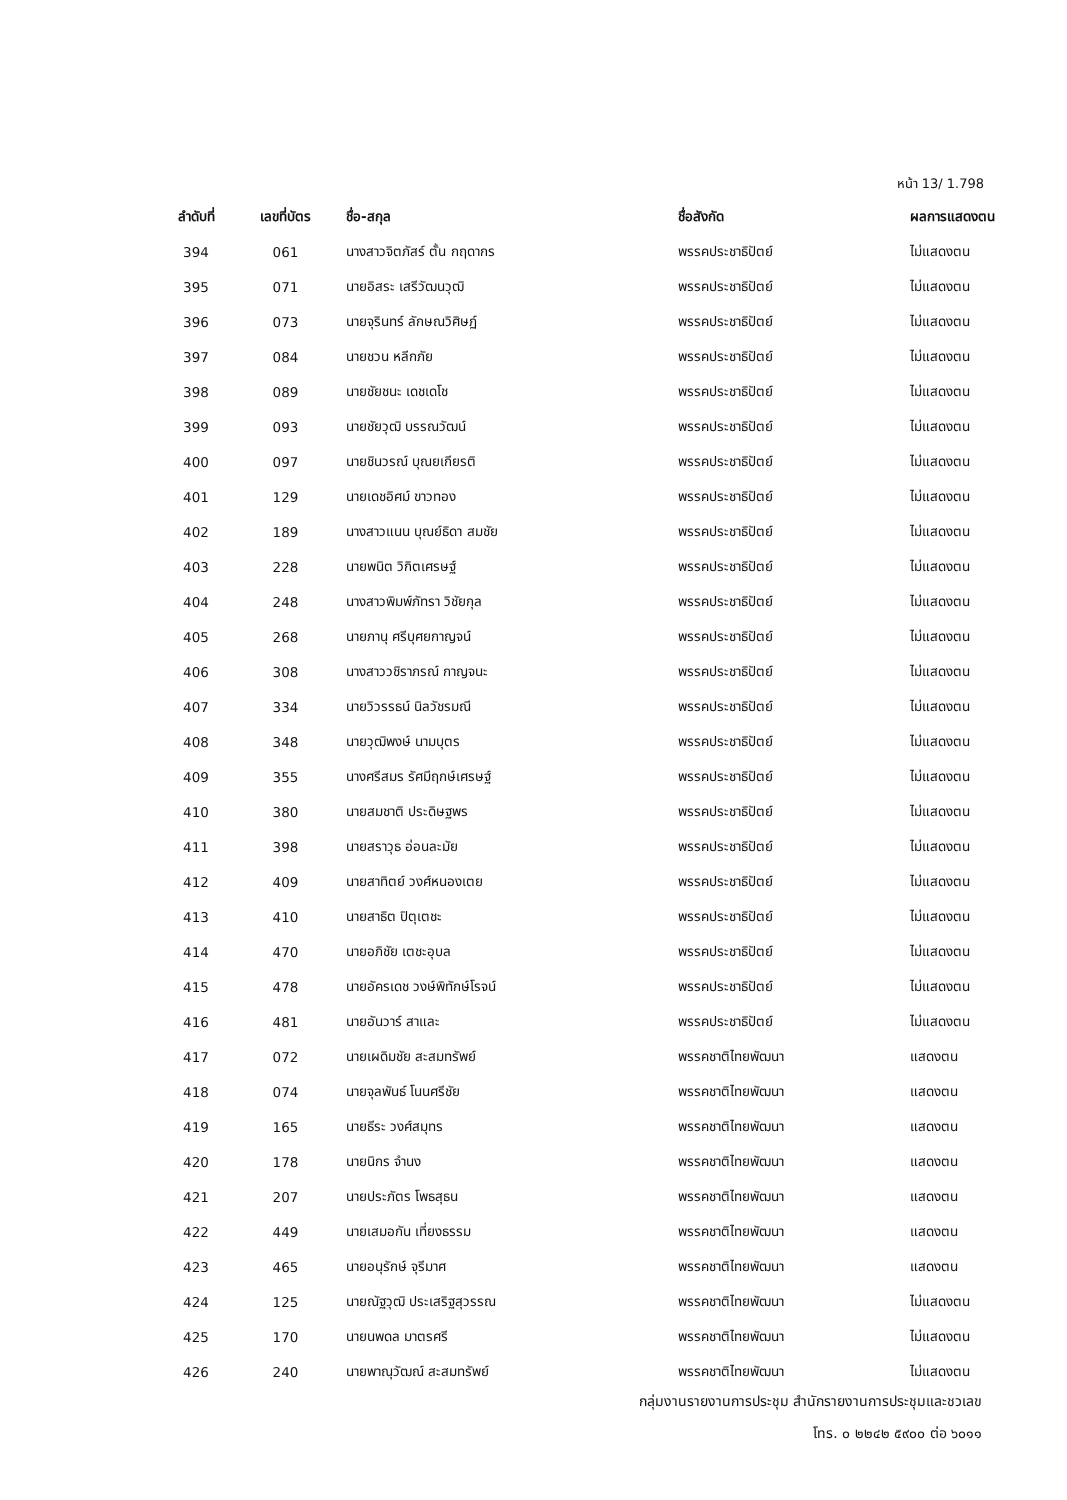หน้า 13/ 1.798
| ลำดับที่ | เลขที่บัตร | ชื่อ-สกุล | ชื่อสังกัด | ผลการแสดงตน |
| --- | --- | --- | --- | --- |
| 394 | 061 | นางสาวจิตภัสร์ ตั้น กฤดากร | พรรคประชาธิปัตย์ | ไม่แสดงตน |
| 395 | 071 | นายอิสระ เสรีวัฒนวุฒิ | พรรคประชาธิปัตย์ | ไม่แสดงตน |
| 396 | 073 | นายจุรินทร์ ลักษณวิศิษฏ์ | พรรคประชาธิปัตย์ | ไม่แสดงตน |
| 397 | 084 | นายชวน หลีกภัย | พรรคประชาธิปัตย์ | ไม่แสดงตน |
| 398 | 089 | นายชัยชนะ เดชเดโช | พรรคประชาธิปัตย์ | ไม่แสดงตน |
| 399 | 093 | นายชัยวุฒิ บรรณวัฒน์ | พรรคประชาธิปัตย์ | ไม่แสดงตน |
| 400 | 097 | นายชินวรณ์ บุณยเกียรติ | พรรคประชาธิปัตย์ | ไม่แสดงตน |
| 401 | 129 | นายเดชอิศม์ ขาวทอง | พรรคประชาธิปัตย์ | ไม่แสดงตน |
| 402 | 189 | นางสาวแนน บุณย์ธิดา สมชัย | พรรคประชาธิปัตย์ | ไม่แสดงตน |
| 403 | 228 | นายพนิต วิกิตเศรษฐ์ | พรรคประชาธิปัตย์ | ไม่แสดงตน |
| 404 | 248 | นางสาวพิมพ์ภัทรา วิชัยกุล | พรรคประชาธิปัตย์ | ไม่แสดงตน |
| 405 | 268 | นายภานุ ศรีบุศยกาญจน์ | พรรคประชาธิปัตย์ | ไม่แสดงตน |
| 406 | 308 | นางสาววชิราภรณ์ กาญจนะ | พรรคประชาธิปัตย์ | ไม่แสดงตน |
| 407 | 334 | นายวิวรรธน์ นิลวัชรมณี | พรรคประชาธิปัตย์ | ไม่แสดงตน |
| 408 | 348 | นายวุฒิพงษ์ นามบุตร | พรรคประชาธิปัตย์ | ไม่แสดงตน |
| 409 | 355 | นางศรีสมร รัศมีฤกษ์เศรษฐ์ | พรรคประชาธิปัตย์ | ไม่แสดงตน |
| 410 | 380 | นายสมชาติ ประดิษฐพร | พรรคประชาธิปัตย์ | ไม่แสดงตน |
| 411 | 398 | นายสราวุธ อ่อนละมัย | พรรคประชาธิปัตย์ | ไม่แสดงตน |
| 412 | 409 | นายสาทิตย์ วงศ์หนองเตย | พรรคประชาธิปัตย์ | ไม่แสดงตน |
| 413 | 410 | นายสาธิต ปิตุเตชะ | พรรคประชาธิปัตย์ | ไม่แสดงตน |
| 414 | 470 | นายอภิชัย เตชะอุบล | พรรคประชาธิปัตย์ | ไม่แสดงตน |
| 415 | 478 | นายอัครเดช วงษ์พิทักษ์โรจน์ | พรรคประชาธิปัตย์ | ไม่แสดงตน |
| 416 | 481 | นายอันวาร์ สาและ | พรรคประชาธิปัตย์ | ไม่แสดงตน |
| 417 | 072 | นายเผดิมชัย สะสมทรัพย์ | พรรคชาติไทยพัฒนา | แสดงตน |
| 418 | 074 | นายจุลพันธ์ โนนศรีชัย | พรรคชาติไทยพัฒนา | แสดงตน |
| 419 | 165 | นายธีระ วงศ์สมุทร | พรรคชาติไทยพัฒนา | แสดงตน |
| 420 | 178 | นายนิกร จำนง | พรรคชาติไทยพัฒนา | แสดงตน |
| 421 | 207 | นายประภัตร โพธสุธน | พรรคชาติไทยพัฒนา | แสดงตน |
| 422 | 449 | นายเสมอกัน เที่ยงธรรม | พรรคชาติไทยพัฒนา | แสดงตน |
| 423 | 465 | นายอนุรักษ์ จุรีมาศ | พรรคชาติไทยพัฒนา | แสดงตน |
| 424 | 125 | นายณัฐวุฒิ ประเสริฐสุวรรณ | พรรคชาติไทยพัฒนา | ไม่แสดงตน |
| 425 | 170 | นายนพดล มาตรศรี | พรรคชาติไทยพัฒนา | ไม่แสดงตน |
| 426 | 240 | นายพาณุวัฒณ์ สะสมทรัพย์ | พรรคชาติไทยพัฒนา | ไม่แสดงตน |
กลุ่มงานรายงานการประชุม สำนักรายงานการประชุมและชวเลข
โทร. ๐ ๒๒๔๒ ๕๙๐๐ ต่อ ๖๐๑๑